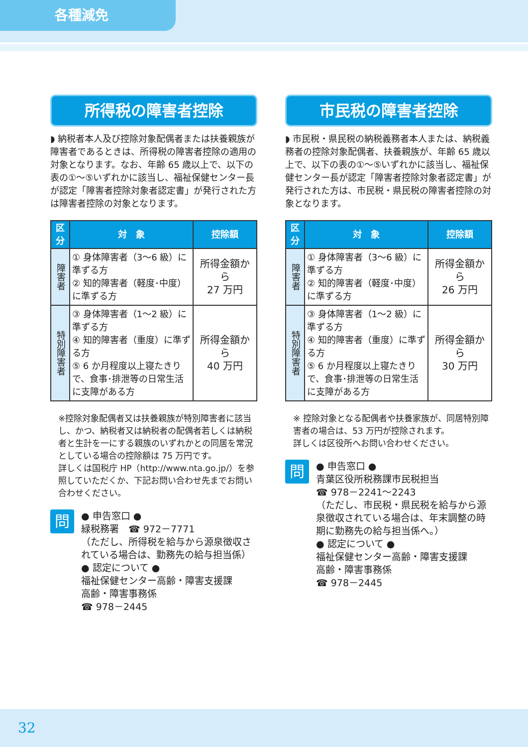各種減免
所得税の障害者控除
◗ 納税者本人及び控除対象配偶者または扶養親族が障害者であるときは、所得税の障害者控除の適用の対象となります。なお、年齢 65 歳以上で、以下の表の①〜⑤いずれかに該当し、福祉保健センター長が認定「障害者控除対象者認定書」が発行された方は障害者控除の対象となります。
| 区分 | 対 象 | 控除額 |
| --- | --- | --- |
| 障害者 | ① 身体障害者（3〜6 級）に準ずる方 ② 知的障害者（軽度･中度）に準ずる方 | 所得金額から 27 万円 |
| 特別障害者 | ③ 身体障害者（1〜2 級）に準ずる方 ④ 知的障害者（重度）に準ずる方 ⑤ 6 か月程度以上寝たきりで、食事･排泄等の日常生活に支障がある方 | 所得金額から 40 万円 |
※控除対象配偶者又は扶養親族が特別障害者に該当し、かつ、納税者又は納税者の配偶者若しくは納税者と生計を一にする親族のいずれかとの同居を常況としている場合の控除額は 75 万円です。
詳しくは国税庁 HP（http://www.nta.go.jp/）を参照していただくか、下記お問い合わせ先までお問い合わせください。
問
● 申告窓口 ●
緑税務署　☎ 972－7771
（ただし、所得税を給与から源泉徴収されている場合は、勤務先の給与担当係）
● 認定について ●
福祉保健センター高齢・障害支援課
高齢・障害事務係
☎ 978－2445
市民税の障害者控除
◗ 市民税・県民税の納税義務者本人または、納税義務者の控除対象配偶者、扶養親族が、年齢 65 歳以上で、以下の表の①〜⑤いずれかに該当し、福祉保健センター長が認定「障害者控除対象者認定書」が発行された方は、市民税・県民税の障害者控除の対象となります。
| 区分 | 対 象 | 控除額 |
| --- | --- | --- |
| 障害者 | ① 身体障害者（3〜6 級）に準ずる方 ② 知的障害者（軽度･中度）に準ずる方 | 所得金額から 26 万円 |
| 特別障害者 | ③ 身体障害者（1〜2 級）に準ずる方 ④ 知的障害者（重度）に準ずる方 ⑤ 6 か月程度以上寝たきりで、食事･排泄等の日常生活に支障がある方 | 所得金額から 30 万円 |
※ 控除対象となる配偶者や扶養家族が、同居特別障害者の場合は、53 万円が控除されます。
詳しくは区役所へお問い合わせください。
問
● 申告窓口 ●
青葉区役所税務課市民税担当
☎ 978－2241〜2243
（ただし、市民税・県民税を給与から源泉徴収されている場合は、年末調整の時期に勤務先の給与担当係へ。）
● 認定について ●
福祉保健センター高齢・障害支援課
高齢・障害事務係
☎ 978－2445
32